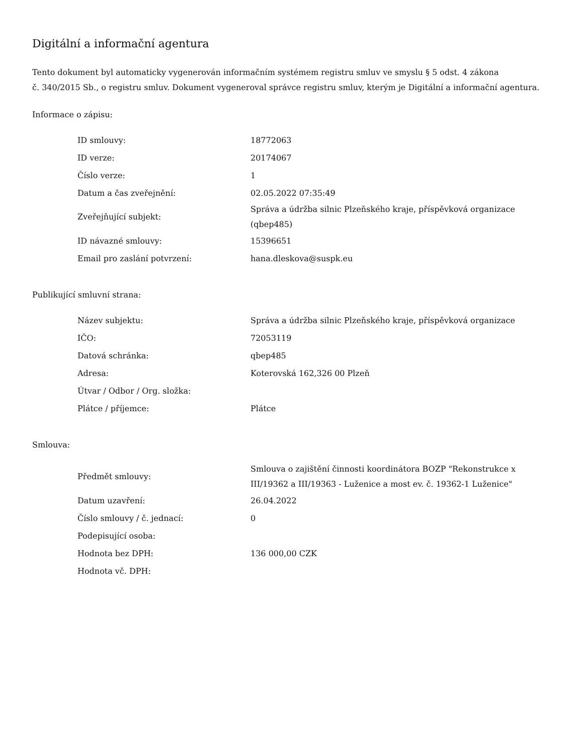Digitální a informační agentura
Tento dokument byl automaticky vygenerován informačním systémem registru smluv ve smyslu § 5 odst. 4 zákona
č. 340/2015 Sb., o registru smluv. Dokument vygeneroval správce registru smluv, kterým je Digitální a informační agentura.
Informace o zápisu:
| ID smlouvy: | 18772063 |
| ID verze: | 20174067 |
| Číslo verze: | 1 |
| Datum a čas zveřejnění: | 02.05.2022 07:35:49 |
| Zveřejňující subjekt: | Správa a údržba silnic Plzeňského kraje, příspěvková organizace (qbep485) |
| ID návazné smlouvy: | 15396651 |
| Email pro zaslání potvrzení: | hana.dleskova@suspk.eu |
Publikující smluvní strana:
| Název subjektu: | Správa a údržba silnic Plzeňského kraje, příspěvková organizace |
| IČO: | 72053119 |
| Datová schránka: | qbep485 |
| Adresa: | Koterovská 162,326 00 Plzeň |
| Útvar / Odbor / Org. složka: | |
| Plátce / příjemce: | Plátce |
Smlouva:
| Předmět smlouvy: | Smlouva o zajištění činnosti koordinátora BOZP "Rekonstrukce x III/19362 a III/19363 - Luženice a most ev. č. 19362-1 Luženice" |
| Datum uzavření: | 26.04.2022 |
| Číslo smlouvy / č. jednací: | 0 |
| Podepisující osoba: | |
| Hodnota bez DPH: | 136 000,00 CZK |
| Hodnota vč. DPH: | |